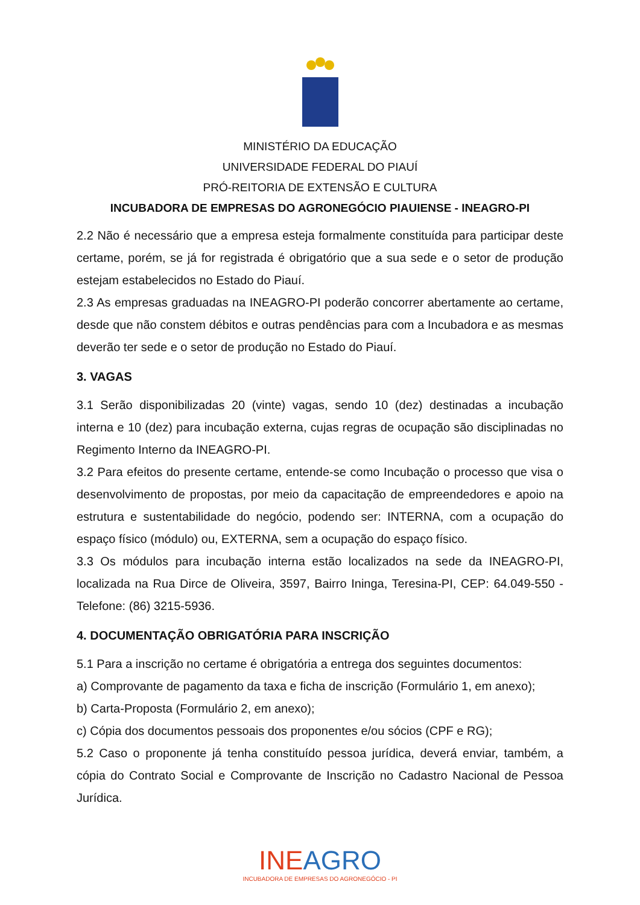MINISTÉRIO DA EDUCAÇÃO
UNIVERSIDADE FEDERAL DO PIAUÍ
PRÓ-REITORIA DE EXTENSÃO E CULTURA
INCUBADORA DE EMPRESAS DO AGRONEGÓCIO PIAUIENSE - INEAGRO-PI
2.2 Não é necessário que a empresa esteja formalmente constituída para participar deste certame, porém, se já for registrada é obrigatório que a sua sede e o setor de produção estejam estabelecidos no Estado do Piauí.
2.3 As empresas graduadas na INEAGRO-PI poderão concorrer abertamente ao certame, desde que não constem débitos e outras pendências para com a Incubadora e as mesmas deverão ter sede e o setor de produção no Estado do Piauí.
3. VAGAS
3.1 Serão disponibilizadas 20 (vinte) vagas, sendo 10 (dez) destinadas a incubação interna e 10 (dez) para incubação externa, cujas regras de ocupação são disciplinadas no Regimento Interno da INEAGRO-PI.
3.2 Para efeitos do presente certame, entende-se como Incubação o processo que visa o desenvolvimento de propostas, por meio da capacitação de empreendedores e apoio na estrutura e sustentabilidade do negócio, podendo ser: INTERNA, com a ocupação do espaço físico (módulo) ou, EXTERNA, sem a ocupação do espaço físico.
3.3 Os módulos para incubação interna estão localizados na sede da INEAGRO-PI, localizada na Rua Dirce de Oliveira, 3597, Bairro Ininga, Teresina-PI, CEP: 64.049-550 - Telefone: (86) 3215-5936.
4. DOCUMENTAÇÃO OBRIGATÓRIA PARA INSCRIÇÃO
5.1 Para a inscrição no certame é obrigatória a entrega dos seguintes documentos:
a) Comprovante de pagamento da taxa e ficha de inscrição (Formulário 1, em anexo);
b) Carta-Proposta (Formulário 2, em anexo);
c) Cópia dos documentos pessoais dos proponentes e/ou sócios (CPF e RG);
5.2 Caso o proponente já tenha constituído pessoa jurídica, deverá enviar, também, a cópia do Contrato Social e Comprovante de Inscrição no Cadastro Nacional de Pessoa Jurídica.
INEAGRO
INCUBADORA DE EMPRESAS DO AGRONEGÓCIO - PI